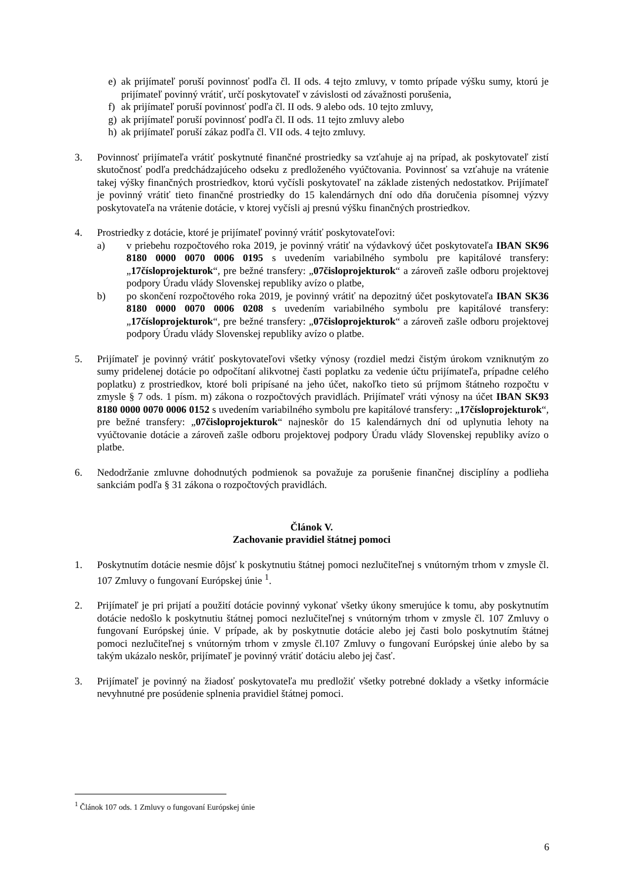e) ak prijímateľ poruší povinnosť podľa čl. II ods. 4 tejto zmluvy, v tomto prípade výšku sumy, ktorú je prijímateľ povinný vrátiť, určí poskytovateľ v závislosti od závažnosti porušenia,
f) ak prijímateľ poruší povinnosť podľa čl. II ods. 9 alebo ods. 10 tejto zmluvy,
g) ak prijímateľ poruší povinnosť podľa čl. II ods. 11 tejto zmluvy alebo
h) ak prijímateľ poruší zákaz podľa čl. VII ods. 4 tejto zmluvy.
3. Povinnosť prijímateľa vrátiť poskytnuté finančné prostriedky sa vzťahuje aj na prípad, ak poskytovateľ zistí skutočnosť podľa predchádzajúceho odseku z predloženého vyúčtovania. Povinnosť sa vzťahuje na vrátenie takej výšky finančných prostriedkov, ktorú vyčísli poskytovateľ na základe zistených nedostatkov. Prijímateľ je povinný vrátiť tieto finančné prostriedky do 15 kalendárnych dní odo dňa doručenia písomnej výzvy poskytovateľa na vrátenie dotácie, v ktorej vyčísli aj presnú výšku finančných prostriedkov.
4. Prostriedky z dotácie, ktoré je prijímateľ povinný vrátiť poskytovateľovi:
a) v priebehu rozpočtového roka 2019, je povinný vrátiť na výdavkový účet poskytovateľa IBAN SK96 8180 0000 0070 0006 0195 s uvedením variabilného symbolu pre kapitálové transfery: „17čísloprojekturok“, pre bežné transfery: „07čisloprojekturok“ a zároveň zašle odboru projektovej podpory Úradu vlády Slovenskej republiky avízo o platbe,
b) po skončení rozpočtového roka 2019, je povinný vrátiť na depozitný účet poskytovateľa IBAN SK36 8180 0000 0070 0006 0208 s uvedením variabilného symbolu pre kapitálové transfery: „17čísloprojekturok“, pre bežné transfery: „07čisloprojekturok“ a zároveň zašle odboru projektovej podpory Úradu vlády Slovenskej republiky avízo o platbe.
5. Prijímateľ je povinný vrátiť poskytovateľovi všetky výnosy (rozdiel medzi čistým úrokom vzniknutým zo sumy pridelenej dotácie po odpočítaní alikvotnej časti poplatku za vedenie účtu prijímateľa, prípadne celého poplatku) z prostriedkov, ktoré boli pripísané na jeho účet, nakoľko tieto sú príjmom štátneho rozpočtu v zmysle § 7 ods. 1 písm. m) zákona o rozpočtových pravidlách. Prijímateľ vráti výnosy na účet IBAN SK93 8180 0000 0070 0006 0152 s uvedením variabilného symbolu pre kapitálové transfery: „17čísloprojekturok“, pre bežné transfery: „07čisloprojekturok“ najneskôr do 15 kalendárnych dní od uplynutia lehoty na vyúčtovanie dotácie a zároveň zašle odboru projektovej podpory Úradu vlády Slovenskej republiky avízo o platbe.
6. Nedodržanie zmluvne dohodnutých podmienok sa považuje za porušenie finančnej disciplíny a podlieha sankciám podľa § 31 zákona o rozpočtových pravidlách.
Článok V.
Zachovanie pravidiel štátnej pomoci
1. Poskytnutím dotácie nesmie dôjsť k poskytnutiu štátnej pomoci nezlučiteľnej s vnútorným trhom v zmysle čl. 107 Zmluvy o fungovaní Európskej únie <sup>1</sup>.
2. Prijímateľ je pri prijatí a použití dotácie povinný vykonať všetky úkony smerujúce k tomu, aby poskytnutím dotácie nedošlo k poskytnutiu štátnej pomoci nezlučiteľnej s vnútorným trhom v zmysle čl. 107 Zmluvy o fungovaní Európskej únie. V prípade, ak by poskytnutie dotácie alebo jej časti bolo poskytnutím štátnej pomoci nezlučiteľnej s vnútorným trhom v zmysle čl.107 Zmluvy o fungovaní Európskej únie alebo by sa takým ukázalo neskôr, prijímateľ je povinný vrátiť dotáciu alebo jej časť.
3. Prijímateľ je povinný na žiadosť poskytovateľa mu predložiť všetky potrebné doklady a všetky informácie nevyhnutné pre posúdenie splnenia pravidiel štátnej pomoci.
<sup>1</sup> Článok 107 ods. 1 Zmluvy o fungovaní Európskej únie
6